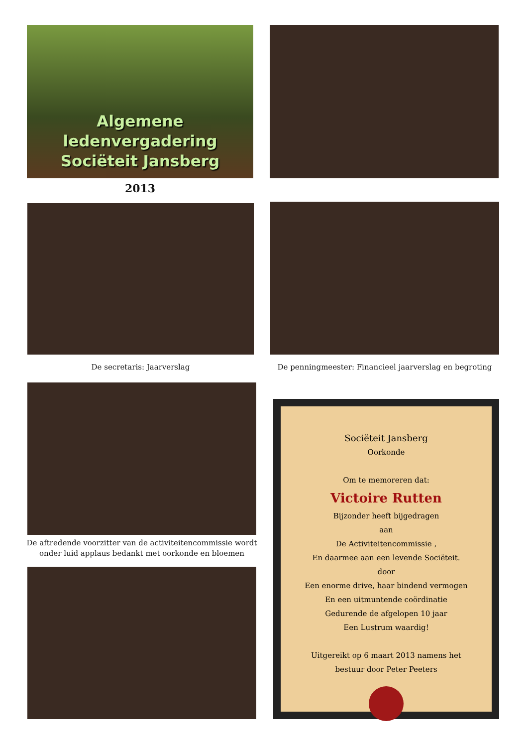Algemene
ledenvergadering
Sociëteit Jansberg
2013
De secretaris: Jaarverslag
De penningmeester: Financieel jaarverslag en begroting
De aftredende voorzitter van de activiteitencommissie wordt onder luid applaus bedankt met oorkonde en bloemen
Sociëteit Jansberg
Oorkonde
Om te memoreren dat:
Victoire Rutten
Bijzonder heeft bijgedragen
aan
De Activiteitencommissie ,
En daarmee aan een levende Sociëteit.
door
Een enorme drive, haar bindend vermogen
En een uitmuntende coördinatie
Gedurende de afgelopen 10 jaar
Een Lustrum waardig!
Uitgereikt op 6 maart 2013 namens het
bestuur door Peter Peeters